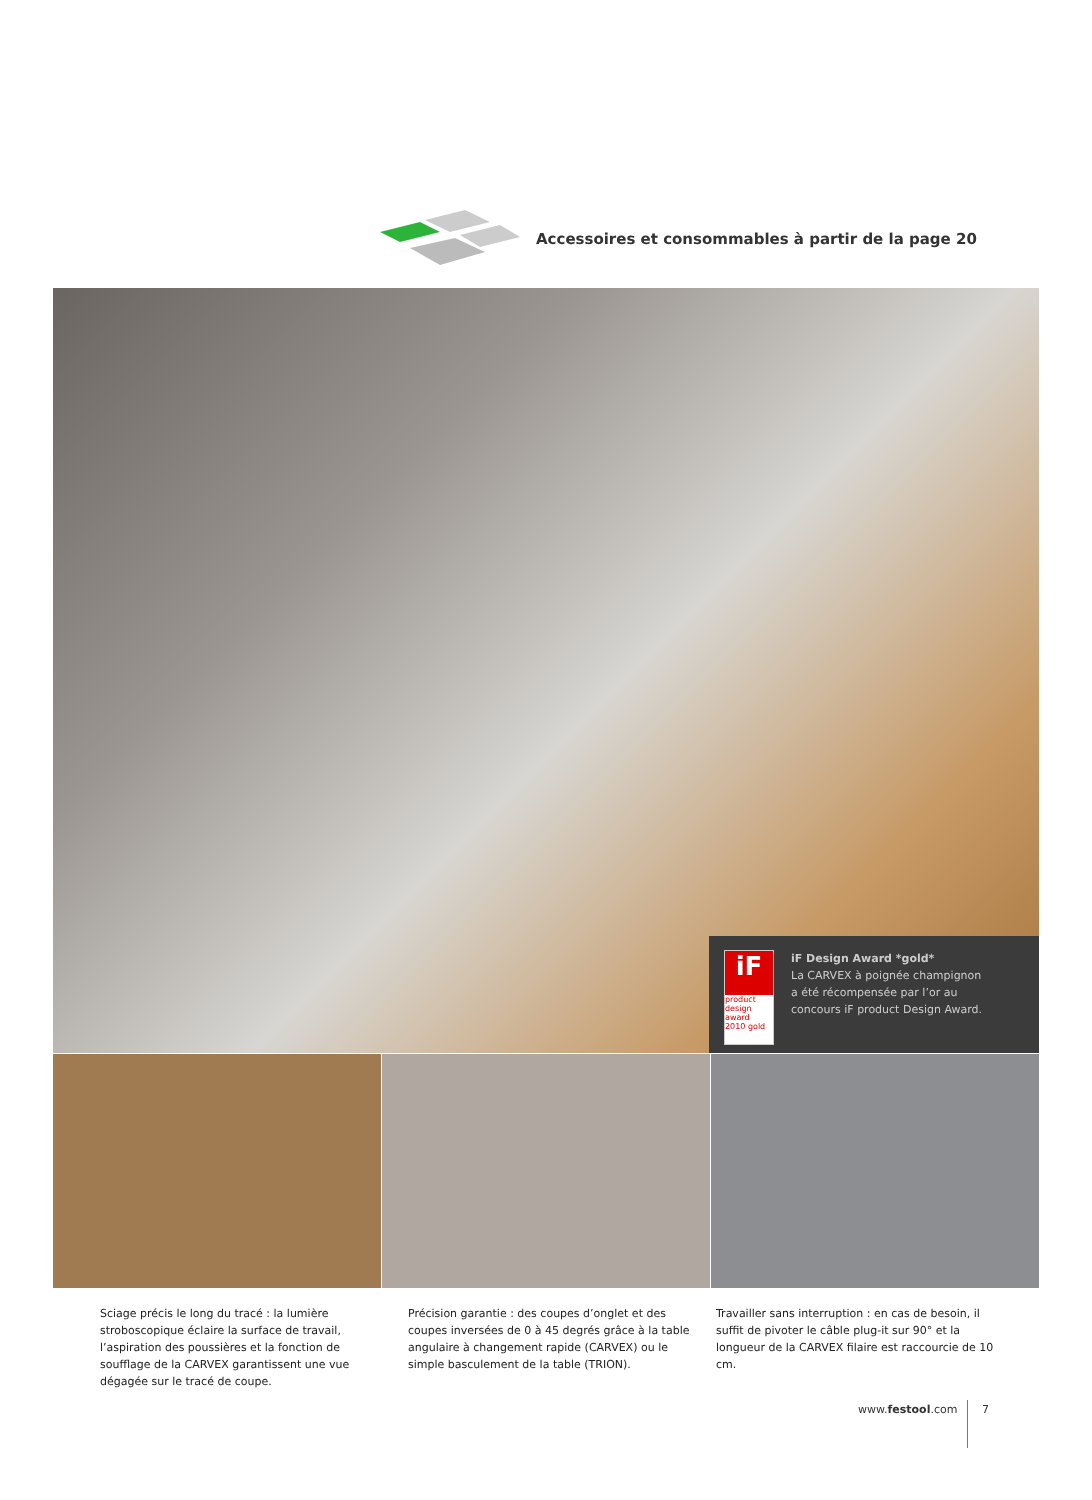Accessoires et consommables à partir de la page 20
iF
product
design
award
2010 gold
iF Design Award *gold*
La CARVEX à poignée champignon
a été récompensée par l’or au
concours iF product Design Award.
Sciage précis le long du tracé : la lumière stroboscopique éclaire la surface de travail, l’aspiration des poussières et la fonction de soufflage de la CARVEX garantissent une vue dégagée sur le tracé de coupe.
Précision garantie : des coupes d’onglet et des coupes inversées de 0 à 45 degrés grâce à la table angulaire à changement rapide (CARVEX) ou le simple basculement de la table (TRION).
Travailler sans interruption : en cas de besoin, il suffit de pivoter le câble plug-it sur 90° et la longueur de la CARVEX filaire est raccourcie de 10 cm.
www.festool.com 7